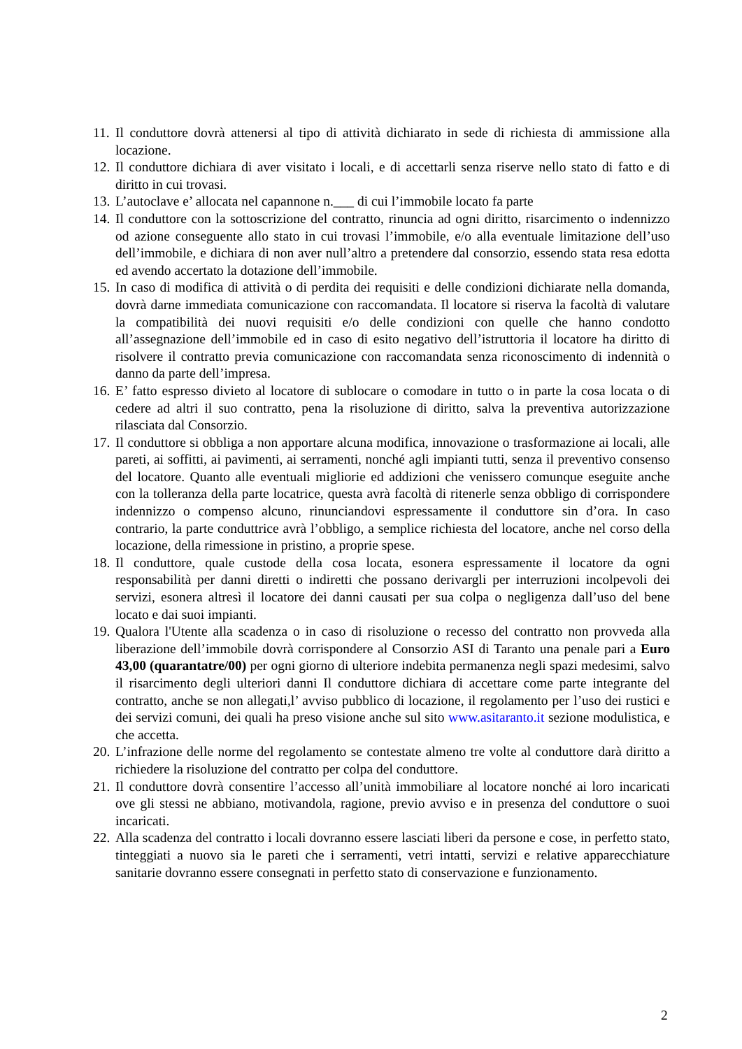11. Il conduttore dovrà attenersi al tipo di attività dichiarato in sede di richiesta di ammissione alla locazione.
12. Il conduttore dichiara di aver visitato i locali, e di accettarli senza riserve nello stato di fatto e di diritto in cui trovasi.
13. L’autoclave e’ allocata nel capannone n.___ di cui l’immobile locato fa parte
14. Il conduttore con la sottoscrizione del contratto, rinuncia ad ogni diritto, risarcimento o indennizzo od azione conseguente allo stato in cui trovasi l’immobile, e/o alla eventuale limitazione dell’uso dell’immobile, e dichiara di non aver null’altro a pretendere dal consorzio, essendo stata resa edotta ed avendo accertato la dotazione dell’immobile.
15. In caso di modifica di attività o di perdita dei requisiti e delle condizioni dichiarate nella domanda, dovrà darne immediata comunicazione con raccomandata. Il locatore si riserva la facoltà di valutare la compatibilità dei nuovi requisiti e/o delle condizioni con quelle che hanno condotto all’assegnazione dell’immobile ed in caso di esito negativo dell’istruttoria il locatore ha diritto di risolvere il contratto previa comunicazione con raccomandata senza riconoscimento di indennità o danno da parte dell’impresa.
16. E’ fatto espresso divieto al locatore di sublocare o comodare in tutto o in parte la cosa locata o di cedere ad altri il suo contratto, pena la risoluzione di diritto, salva la preventiva autorizzazione rilasciata dal Consorzio.
17. Il conduttore si obbliga a non apportare alcuna modifica, innovazione o trasformazione ai locali, alle pareti, ai soffitti, ai pavimenti, ai serramenti, nonché agli impianti tutti, senza il preventivo consenso del locatore. Quanto alle eventuali migliorie ed addizioni che venissero comunque eseguite anche con la tolleranza della parte locatrice, questa avrà facoltà di ritenerle senza obbligo di corrispondere indennizzo o compenso alcuno, rinunciandovi espressamente il conduttore sin d’ora. In caso contrario, la parte conduttrice avrà l’obbligo, a semplice richiesta del locatore, anche nel corso della locazione, della rimessione in pristino, a proprie spese.
18. Il conduttore, quale custode della cosa locata, esonera espressamente il locatore da ogni responsabilità per danni diretti o indiretti che possano derivargli per interruzioni incolpevoli dei servizi, esonera altresì il locatore dei danni causati per sua colpa o negligenza dall’uso del bene locato e dai suoi impianti.
19. Qualora l'Utente alla scadenza o in caso di risoluzione o recesso del contratto non provveda alla liberazione dell’immobile dovrà corrispondere al Consorzio ASI di Taranto una penale pari a Euro 43,00 (quarantatre/00) per ogni giorno di ulteriore indebita permanenza negli spazi medesimi, salvo il risarcimento degli ulteriori danni Il conduttore dichiara di accettare come parte integrante del contratto, anche se non allegati,l’ avviso pubblico di locazione, il regolamento per l’uso dei rustici e dei servizi comuni, dei quali ha preso visione anche sul sito www.asitaranto.it sezione modulistica, e che accetta.
20. L’infrazione delle norme del regolamento se contestate almeno tre volte al conduttore darà diritto a richiedere la risoluzione del contratto per colpa del conduttore.
21. Il conduttore dovrà consentire l’accesso all’unità immobiliare al locatore nonché ai loro incaricati ove gli stessi ne abbiano, motivandola, ragione, previo avviso e in presenza del conduttore o suoi incaricati.
22. Alla scadenza del contratto i locali dovranno essere lasciati liberi da persone e cose, in perfetto stato, tinteggiati a nuovo sia le pareti che i serramenti, vetri intatti, servizi e relative apparecchiature sanitarie dovranno essere consegnati in perfetto stato di conservazione e funzionamento.
2